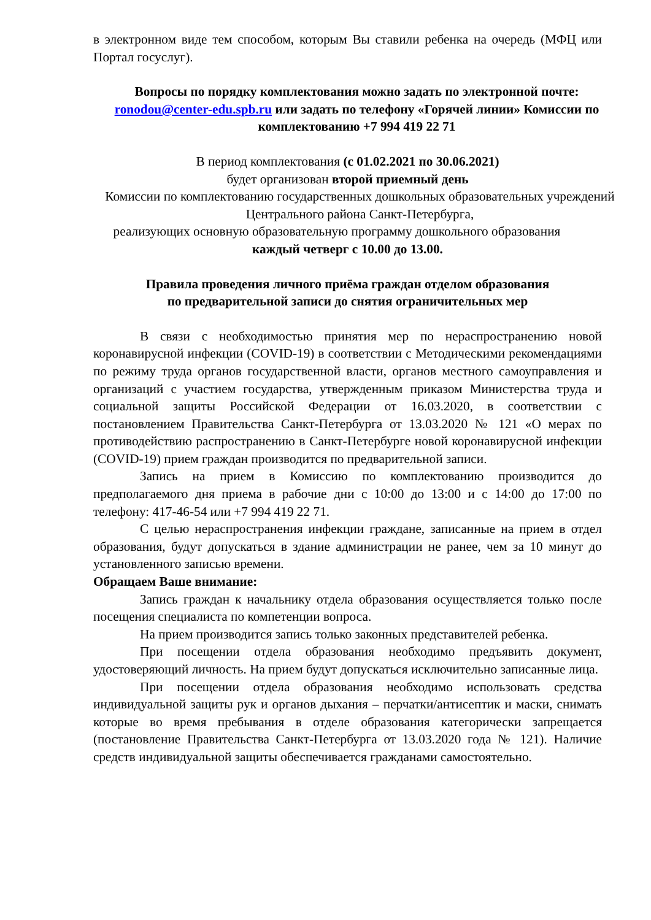в электронном виде тем способом, которым Вы ставили ребенка на очередь (МФЦ или Портал госуслуг).
Вопросы по порядку комплектования можно задать по электронной почте: ronodou@center-edu.spb.ru или задать по телефону «Горячей линии» Комиссии по комплектованию +7 994 419 22 71
В период комплектования (с 01.02.2021 по 30.06.2021)
будет организован второй приемный день
Комиссии по комплектованию государственных дошкольных образовательных учреждений Центрального района Санкт-Петербурга,
реализующих основную образовательную программу дошкольного образования
каждый четверг с 10.00 до 13.00.
Правила проведения личного приёма граждан отделом образования
по предварительной записи до снятия ограничительных мер
В связи с необходимостью принятия мер по нераспространению новой коронавирусной инфекции (COVID-19) в соответствии с Методическими рекомендациями по режиму труда органов государственной власти, органов местного самоуправления и организаций с участием государства, утвержденным приказом Министерства труда и социальной защиты Российской Федерации от 16.03.2020, в соответствии с постановлением Правительства Санкт-Петербурга от 13.03.2020 № 121 «О мерах по противодействию распространению в Санкт-Петербурге новой коронавирусной инфекции (COVID-19) прием граждан производится по предварительной записи.
Запись на прием в Комиссию по комплектованию производится до предполагаемого дня приема в рабочие дни с 10:00 до 13:00 и с 14:00 до 17:00 по телефону: 417-46-54 или +7 994 419 22 71.
С целью нераспространения инфекции граждане, записанные на прием в отдел образования, будут допускаться в здание администрации не ранее, чем за 10 минут до установленного записью времени.
Обращаем Ваше внимание:
Запись граждан к начальнику отдела образования осуществляется только после посещения специалиста по компетенции вопроса.
На прием производится запись только законных представителей ребенка.
При посещении отдела образования необходимо предъявить документ, удостоверяющий личность. На прием будут допускаться исключительно записанные лица.
При посещении отдела образования необходимо использовать средства индивидуальной защиты рук и органов дыхания – перчатки/антисептик и маски, снимать которые во время пребывания в отделе образования категорически запрещается (постановление Правительства Санкт-Петербурга от 13.03.2020 года № 121). Наличие средств индивидуальной защиты обеспечивается гражданами самостоятельно.